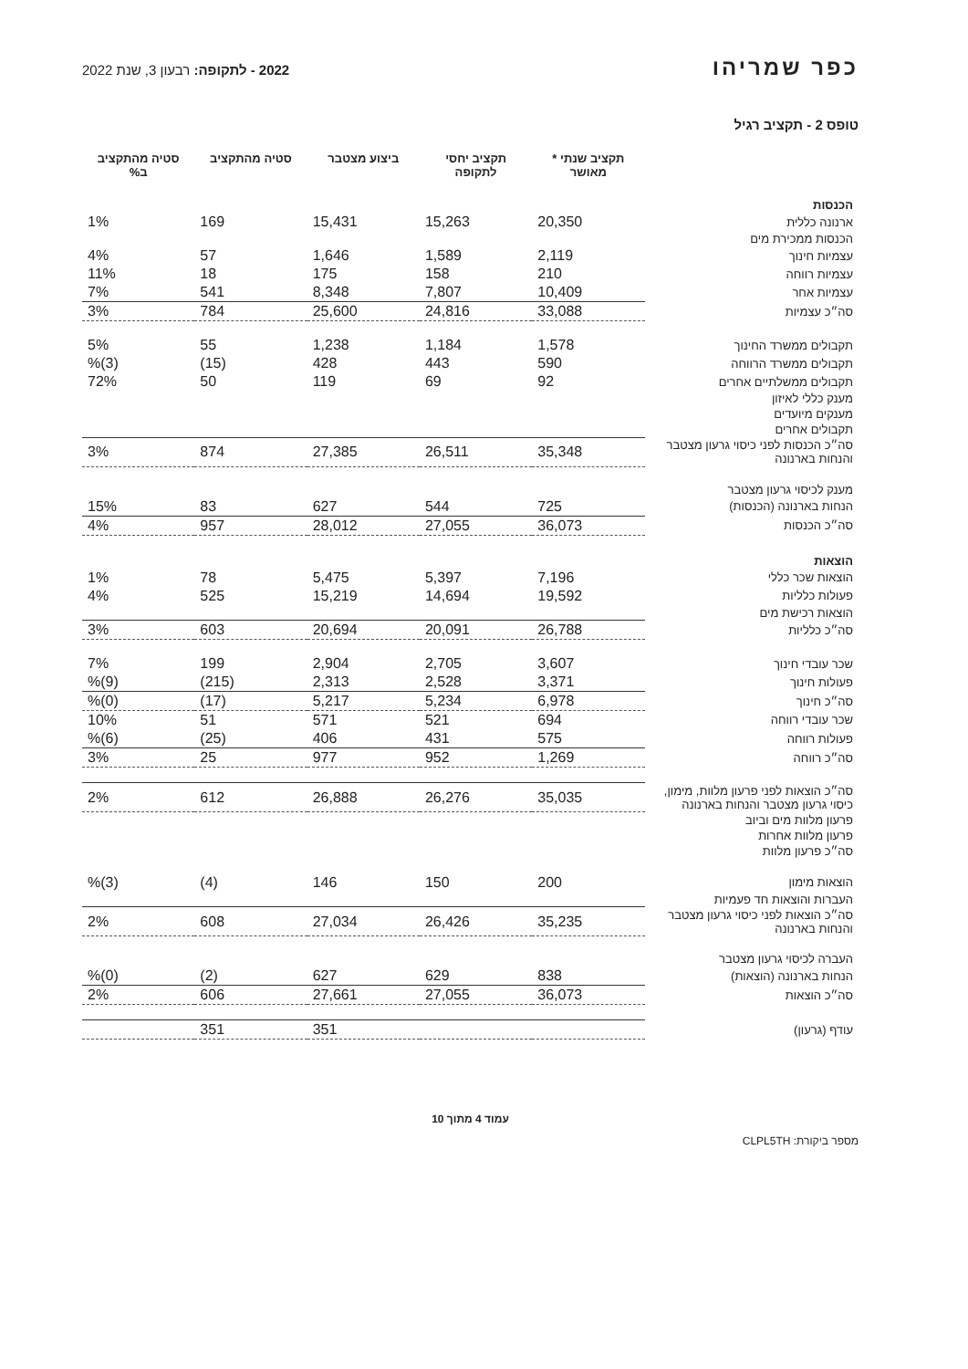כפר שמריהו
2022 - לתקופה: רבעון 3, שנת 2022
טופס 2 - תקציב רגיל
| | תקציב שנתי * מאושר | תקציב יחסי לתקופה | ביצוע מצטבר | סטיה מהתקציב | סטיה מהתקציב ב% |
| --- | --- | --- | --- | --- | --- |
| הכנסות | | | | | |
| ארנונה כללית | 20,350 | 15,263 | 15,431 | 169 | 1% |
| הכנסות ממכירת מים | | | | | |
| עצמיות חינוך | 2,119 | 1,589 | 1,646 | 57 | 4% |
| עצמיות רווחה | 210 | 158 | 175 | 18 | 11% |
| עצמיות אחר | 10,409 | 7,807 | 8,348 | 541 | 7% |
| סה״כ עצמיות | 33,088 | 24,816 | 25,600 | 784 | 3% |
| תקבולים ממשרד החינוך | 1,578 | 1,184 | 1,238 | 55 | 5% |
| תקבולים ממשרד הרווחה | 590 | 443 | 428 | (15) | (3)% |
| תקבולים ממשלתיים אחרים | 92 | 69 | 119 | 50 | 72% |
| מענק כללי לאיזון | | | | | |
| מענקים מיועדים | | | | | |
| תקבולים אחרים | | | | | |
| סה״כ הכנסות לפני כיסוי גרעון מצטבר והנחות בארנונה | 35,348 | 26,511 | 27,385 | 874 | 3% |
| מענק לכיסוי גרעון מצטבר | | | | | |
| הנחות בארנונה (הכנסות) | 725 | 544 | 627 | 83 | 15% |
| סה״כ הכנסות | 36,073 | 27,055 | 28,012 | 957 | 4% |
| הוצאות | | | | | |
| הוצאות שכר כללי | 7,196 | 5,397 | 5,475 | 78 | 1% |
| פעולות כלליות | 19,592 | 14,694 | 15,219 | 525 | 4% |
| הוצאות רכישת מים | | | | | |
| סה״כ כלליות | 26,788 | 20,091 | 20,694 | 603 | 3% |
| שכר עובדי חינוך | 3,607 | 2,705 | 2,904 | 199 | 7% |
| פעולות חינוך | 3,371 | 2,528 | 2,313 | (215) | (9)% |
| סה״כ חינוך | 6,978 | 5,234 | 5,217 | (17) | (0)% |
| שכר עובדי רווחה | 694 | 521 | 571 | 51 | 10% |
| פעולות רווחה | 575 | 431 | 406 | (25) | (6)% |
| סה״כ רווחה | 1,269 | 952 | 977 | 25 | 3% |
| סה״כ הוצאות לפני פרעון מלוות, מימון, כיסוי גרעון מצטבר והנחות בארנונה | 35,035 | 26,276 | 26,888 | 612 | 2% |
| פרעון מלוות מים וביוב | | | | | |
| פרעון מלוות אחרות | | | | | |
| סה״כ פרעון מלוות | | | | | |
| הוצאות מימון | 200 | 150 | 146 | (4) | (3)% |
| העברות והוצאות חד פעמיות | | | | | |
| סה״כ הוצאות לפני כיסוי גרעון מצטבר והנחות בארנונה | 35,235 | 26,426 | 27,034 | 608 | 2% |
| העברה לכיסוי גרעון מצטבר | | | | | |
| הנחות בארנונה (הוצאות) | 838 | 629 | 627 | (2) | (0)% |
| סה״כ הוצאות | 36,073 | 27,055 | 27,661 | 606 | 2% |
| עודף (גרעון) | | | 351 | 351 | |
עמוד 4 מתוך 10
מספר ביקורת: CLPL5TH